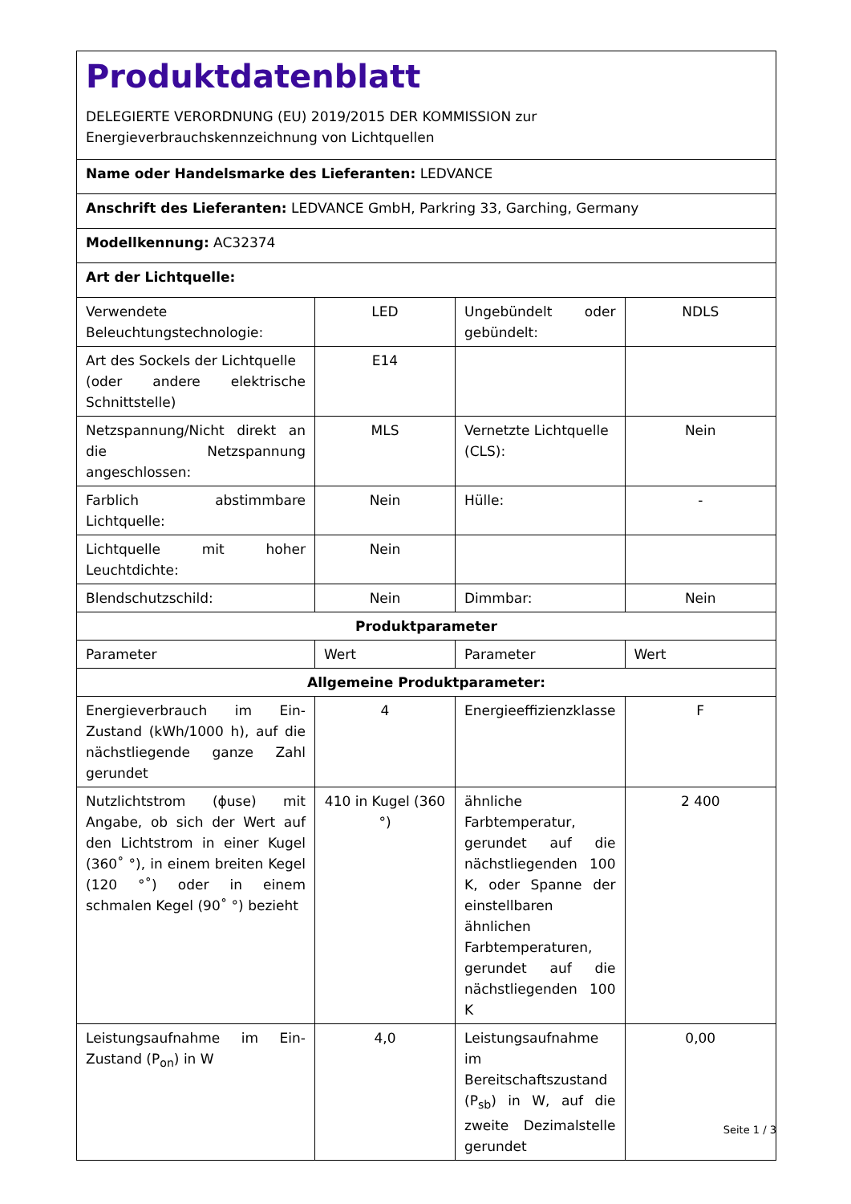| Produktdatenblatt DELEGIERTE VERORDNUNG (EU) 2019/2015 DER KOMMISSION zur Energieverbrauchskennzeichnung von Lichtquellen | | | |
| Name oder Handelsmarke des Lieferanten: LEDVANCE | | | |
| Anschrift des Lieferanten: LEDVANCE GmbH, Parkring 33, Garching, Germany | | | |
| Modellkennung: AC32374 | | | |
| Art der Lichtquelle: | | | |
| Verwendete Beleuchtungstechnologie: | LED | Ungebündelt oder gebündelt: | NDLS |
| Art des Sockels der Lichtquelle (oder andere elektrische Schnittstelle) | E14 | | |
| Netzspannung/Nicht direkt an die Netzspannung angeschlossen: | MLS | Vernetzte Lichtquelle (CLS): | Nein |
| Farblich abstimmbare Lichtquelle: | Nein | Hülle: | - |
| Lichtquelle mit hoher Leuchtdichte: | Nein | | |
| Blendschutzschild: | Nein | Dimmbar: | Nein |
| Produktparameter | | | |
| Parameter | Wert | Parameter | Wert |
| Allgemeine Produktparameter: | | | |
| Energieverbrauch im Ein-Zustand (kWh/1000 h), auf die nächstliegende ganze Zahl gerundet | 4 | Energieeffizienzklasse | F |
| Nutzlichtstrom (ϕuse) mit Angabe, ob sich der Wert auf den Lichtstrom in einer Kugel (360˚ °), in einem breiten Kegel (120 °˚) oder in einem schmalen Kegel (90˚ °) bezieht | 410 in Kugel (360 °) | ähnliche Farbtemperatur, gerundet auf die nächstliegenden 100 K, oder Spanne der einstellbaren ähnlichen Farbtemperaturen, gerundet auf die nächstliegenden 100 K | 2 400 |
| Leistungsaufnahme im Ein-Zustand (P<sub>on</sub>) in W | 4,0 | Leistungsaufnahme im Bereitschaftszustand (P<sub>sb</sub>) in W, auf die zweite Dezimalstelle gerundet | 0,00 |
Seite 1 / 3